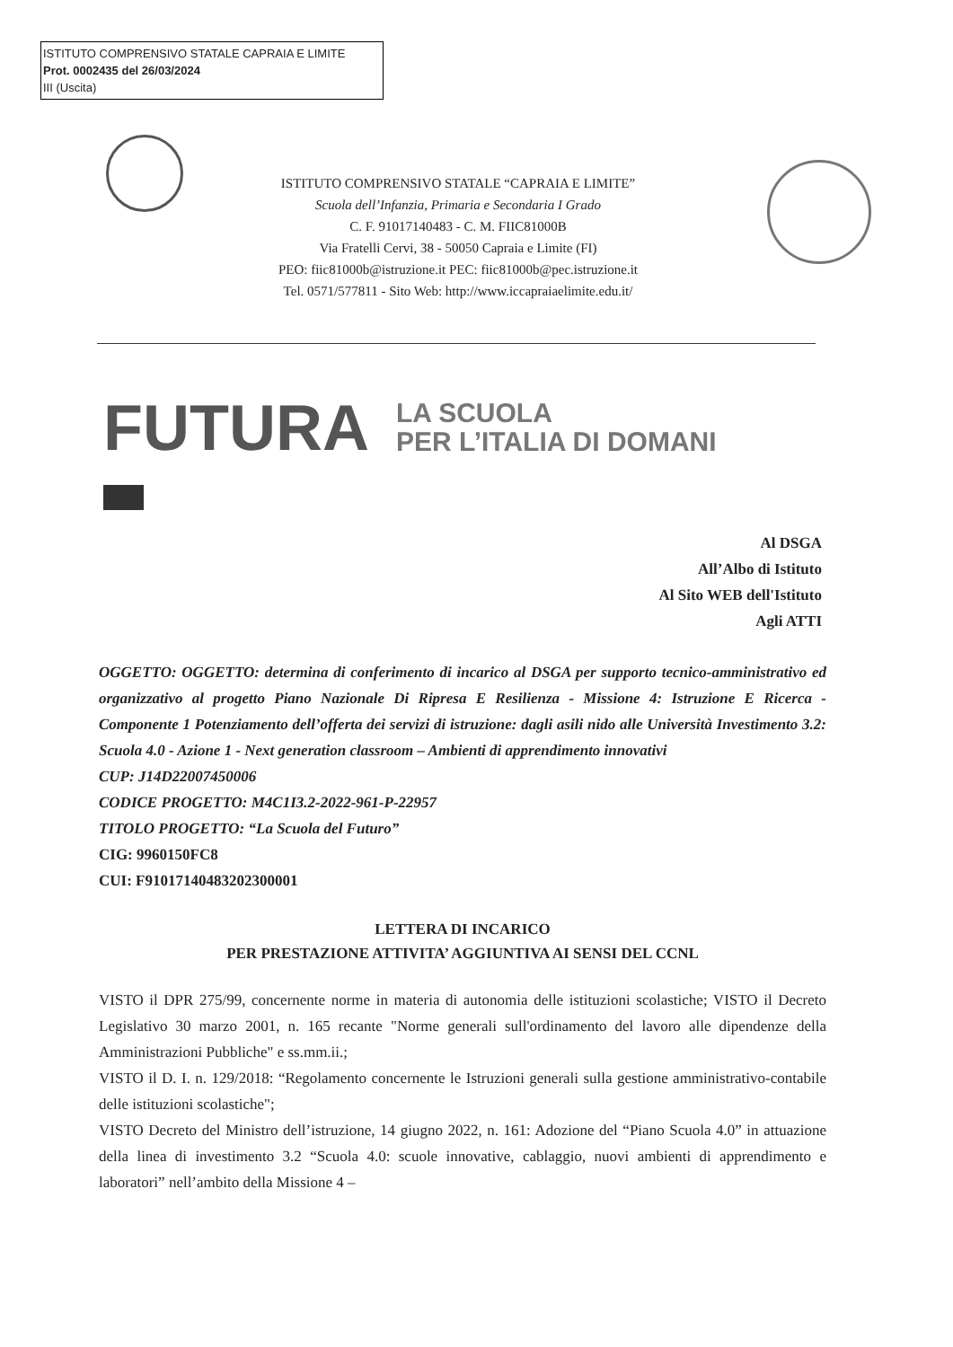ISTITUTO COMPRENSIVO STATALE CAPRAIA E LIMITE
Prot. 0002435 del 26/03/2024
III (Uscita)
ISTITUTO COMPRENSIVO STATALE “CAPRAIA E LIMITE”
Scuola dell’Infanzia, Primaria e Secondaria I Grado
C. F. 91017140483 - C. M. FIIC81000B
Via Fratelli Cervi, 38 - 50050 Capraia e Limite (FI)
PEO: fiic81000b@istruzione.it PEC: fiic81000b@pec.istruzione.it
Tel. 0571/577811 - Sito Web: http://www.iccapraiaelimite.edu.it/
FUTURA LA SCUOLA
PER L’ITALIA DI DOMANI
Al DSGA
All’Albo di Istituto
Al Sito WEB dell'Istituto
Agli ATTI
OGGETTO: OGGETTO: determina di conferimento di incarico al DSGA per supporto tecnico-amministrativo ed organizzativo al progetto Piano Nazionale Di Ripresa E Resilienza - Missione 4: Istruzione E Ricerca - Componente 1 Potenziamento dell’offerta dei servizi di istruzione: dagli asili nido alle Università Investimento 3.2: Scuola 4.0 - Azione 1 - Next generation classroom – Ambienti di apprendimento innovativi
CUP: J14D22007450006
CODICE PROGETTO: M4C1I3.2-2022-961-P-22957
TITOLO PROGETTO: “La Scuola del Futuro”
CIG: 9960150FC8
CUI: F91017140483202300001
LETTERA DI INCARICO
PER PRESTAZIONE ATTIVITA’ AGGIUNTIVA AI SENSI DEL CCNL
VISTO il DPR 275/99, concernente norme in materia di autonomia delle istituzioni scolastiche; VISTO il Decreto Legislativo 30 marzo 2001, n. 165 recante "Norme generali sull'ordinamento del lavoro alle dipendenze della Amministrazioni Pubbliche" e ss.mm.ii.;
VISTO il D. I. n. 129/2018: “Regolamento concernente le Istruzioni generali sulla gestione amministrativo-contabile delle istituzioni scolastiche";
VISTO Decreto del Ministro dell’istruzione, 14 giugno 2022, n. 161: Adozione del “Piano Scuola 4.0” in attuazione della linea di investimento 3.2 “Scuola 4.0: scuole innovative, cablaggio, nuovi ambienti di apprendimento e laboratori” nell’ambito della Missione 4 –